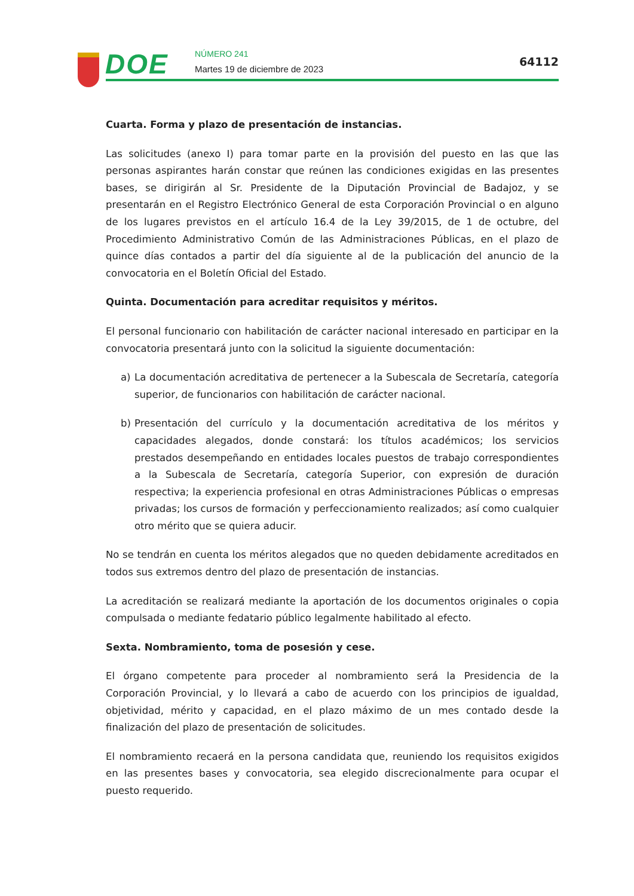DOE NÚMERO 241
Martes 19 de diciembre de 2023
64112
Cuarta. Forma y plazo de presentación de instancias.
Las solicitudes (anexo I) para tomar parte en la provisión del puesto en las que las personas aspirantes harán constar que reúnen las condiciones exigidas en las presentes bases, se dirigirán al Sr. Presidente de la Diputación Provincial de Badajoz, y se presentarán en el Registro Electrónico General de esta Corporación Provincial o en alguno de los lugares previstos en el artículo 16.4 de la Ley 39/2015, de 1 de octubre, del Procedimiento Administrativo Común de las Administraciones Públicas, en el plazo de quince días contados a partir del día siguiente al de la publicación del anuncio de la convocatoria en el Boletín Oficial del Estado.
Quinta. Documentación para acreditar requisitos y méritos.
El personal funcionario con habilitación de carácter nacional interesado en participar en la convocatoria presentará junto con la solicitud la siguiente documentación:
a) La documentación acreditativa de pertenecer a la Subescala de Secretaría, categoría superior, de funcionarios con habilitación de carácter nacional.
b) Presentación del currículo y la documentación acreditativa de los méritos y capacidades alegados, donde constará: los títulos académicos; los servicios prestados desempeñando en entidades locales puestos de trabajo correspondientes a la Subescala de Secretaría, categoría Superior, con expresión de duración respectiva; la experiencia profesional en otras Administraciones Públicas o empresas privadas; los cursos de formación y perfeccionamiento realizados; así como cualquier otro mérito que se quiera aducir.
No se tendrán en cuenta los méritos alegados que no queden debidamente acreditados en todos sus extremos dentro del plazo de presentación de instancias.
La acreditación se realizará mediante la aportación de los documentos originales o copia compulsada o mediante fedatario público legalmente habilitado al efecto.
Sexta. Nombramiento, toma de posesión y cese.
El órgano competente para proceder al nombramiento será la Presidencia de la Corporación Provincial, y lo llevará a cabo de acuerdo con los principios de igualdad, objetividad, mérito y capacidad, en el plazo máximo de un mes contado desde la finalización del plazo de presentación de solicitudes.
El nombramiento recaerá en la persona candidata que, reuniendo los requisitos exigidos en las presentes bases y convocatoria, sea elegido discrecionalmente para ocupar el puesto requerido.